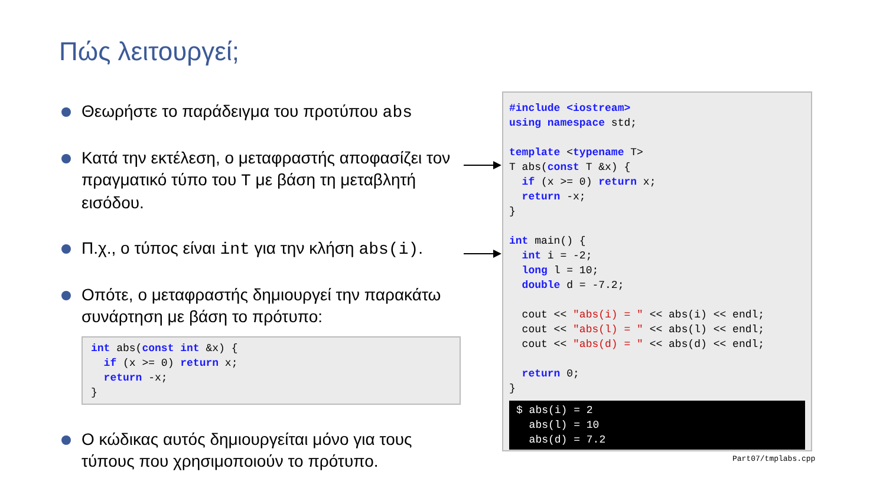Πώς λειτουργεί;
Θεωρήστε το παράδειγμα του προτύπου abs
Κατά την εκτέλεση, ο μεταφραστής αποφασίζει τον πραγματικό τύπο του T με βάση τη μεταβλητή εισόδου.
Π.χ., ο τύπος είναι int για την κλήση abs(i).
Οπότε, ο μεταφραστής δημιουργεί την παρακάτω συνάρτηση με βάση το πρότυπο:
int abs(const int &x) {
  if (x >= 0) return x;
  return -x;
}
Ο κώδικας αυτός δημιουργείται μόνο για τους τύπους που χρησιμοποιούν το πρότυπο.
#include <iostream>
using namespace std;

template <typename T>
T abs(const T &x) {
  if (x >= 0) return x;
  return -x;
}

int main() {
  int i = -2;
  long l = 10;
  double d = -7.2;

  cout << "abs(i) = " << abs(i) << endl;
  cout << "abs(l) = " << abs(l) << endl;
  cout << "abs(d) = " << abs(d) << endl;

  return 0;
}
$ abs(i) = 2
  abs(l) = 10
  abs(d) = 7.2
Part07/tmplabs.cpp